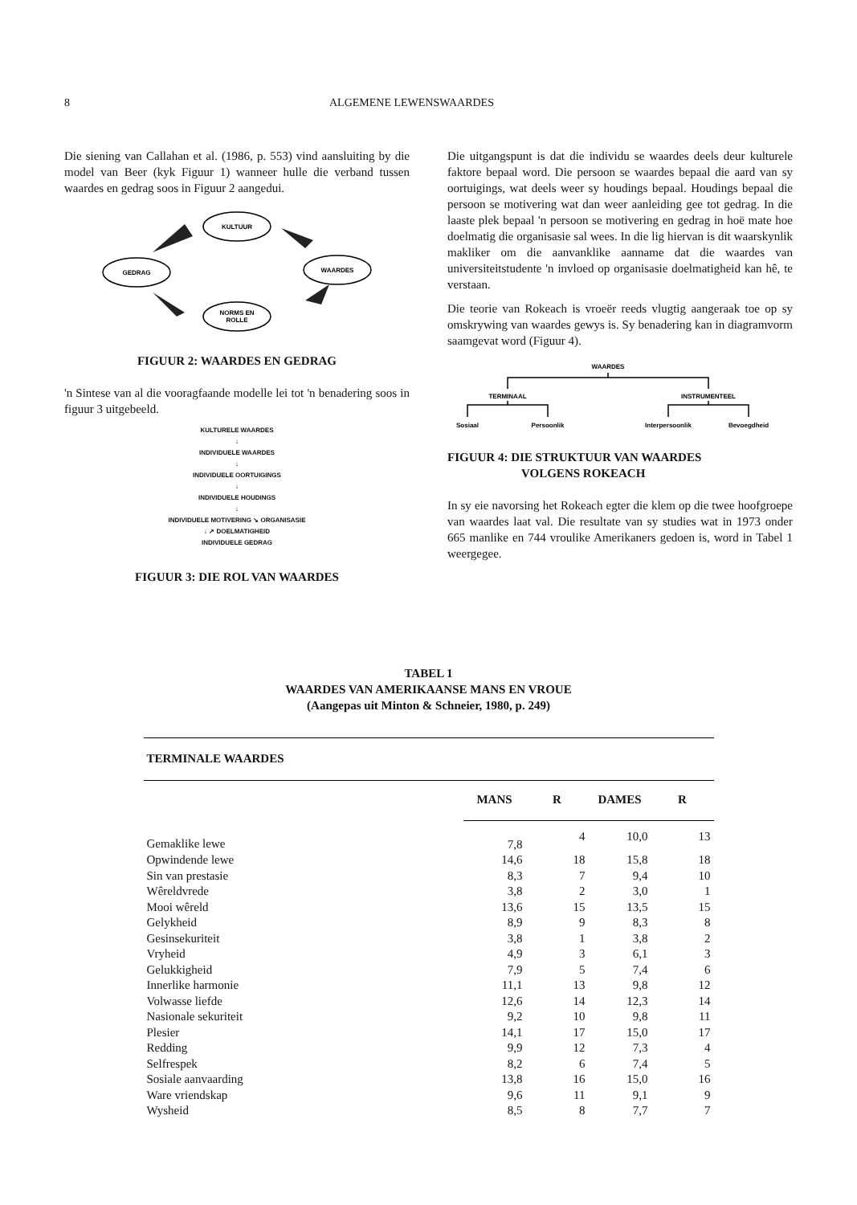8 ALGEMENE LEWENSWAARDES
Die siening van Callahan et al. (1986, p. 553) vind aansluiting by die model van Beer (kyk Figuur 1) wanneer hulle die verband tussen waardes en gedrag soos in Figuur 2 aangedui.
KULTUUR
GEDRAG
WAARDES
NORMS EN
ROLLE
FIGUUR 2: WAARDES EN GEDRAG
'n Sintese van al die vooragfaande modelle lei tot 'n benadering soos in figuur 3 uitgebeeld.
KULTURELE WAARDES
↓
INDIVIDUELE WAARDES
↓
INDIVIDUELE OORTUIGINGS
↓
INDIVIDUELE HOUDINGS
↓
INDIVIDUELE MOTIVERING ↘ ORGANISASIE
↓ ↗ DOELMATIGHEID
INDIVIDUELE GEDRAG
FIGUUR 3: DIE ROL VAN WAARDES
Die uitgangspunt is dat die individu se waardes deels deur kulturele faktore bepaal word. Die persoon se waardes bepaal die aard van sy oortuigings, wat deels weer sy houdings bepaal. Houdings bepaal die persoon se motivering wat dan weer aanleiding gee tot gedrag. In die laaste plek bepaal 'n persoon se motivering en gedrag in hoë mate hoe doelmatig die organisasie sal wees. In die lig hiervan is dit waarskynlik makliker om die aanvanklike aanname dat die waardes van universiteitstudente 'n invloed op organisasie doelmatigheid kan hê, te verstaan.
Die teorie van Rokeach is vroeër reeds vlugtig aangeraak toe op sy omskrywing van waardes gewys is. Sy benadering kan in diagramvorm saamgevat word (Figuur 4).
WAARDES
TERMINAAL
INSTRUMENTEEL
Sosiaal
Persoonlik
Interpersoonlik
Bevoegdheid
FIGUUR 4: DIE STRUKTUUR VAN WAARDES
VOLGENS ROKEACH
In sy eie navorsing het Rokeach egter die klem op die twee hoofgroepe van waardes laat val. Die resultate van sy studies wat in 1973 onder 665 manlike en 744 vroulike Amerikaners gedoen is, word in Tabel 1 weergegee.
TABEL 1
WAARDES VAN AMERIKAANSE MANS EN VROUE
(Aangepas uit Minton & Schneier, 1980, p. 249)
| TERMINALE WAARDES | | | | |
| --- | --- | --- | --- | --- |
| | MANS | R | DAMES | R |
| Gemaklike lewe | 7,8 | 4 | 10,0 | 13 |
| Opwindende lewe | 14,6 | 18 | 15,8 | 18 |
| Sin van prestasie | 8,3 | 7 | 9,4 | 10 |
| Wêreldvrede | 3,8 | 2 | 3,0 | 1 |
| Mooi wêreld | 13,6 | 15 | 13,5 | 15 |
| Gelykheid | 8,9 | 9 | 8,3 | 8 |
| Gesinsekuriteit | 3,8 | 1 | 3,8 | 2 |
| Vryheid | 4,9 | 3 | 6,1 | 3 |
| Gelukkigheid | 7,9 | 5 | 7,4 | 6 |
| Innerlike harmonie | 11,1 | 13 | 9,8 | 12 |
| Volwasse liefde | 12,6 | 14 | 12,3 | 14 |
| Nasionale sekuriteit | 9,2 | 10 | 9,8 | 11 |
| Plesier | 14,1 | 17 | 15,0 | 17 |
| Redding | 9,9 | 12 | 7,3 | 4 |
| Selfrespek | 8,2 | 6 | 7,4 | 5 |
| Sosiale aanvaarding | 13,8 | 16 | 15,0 | 16 |
| Ware vriendskap | 9,6 | 11 | 9,1 | 9 |
| Wysheid | 8,5 | 8 | 7,7 | 7 |